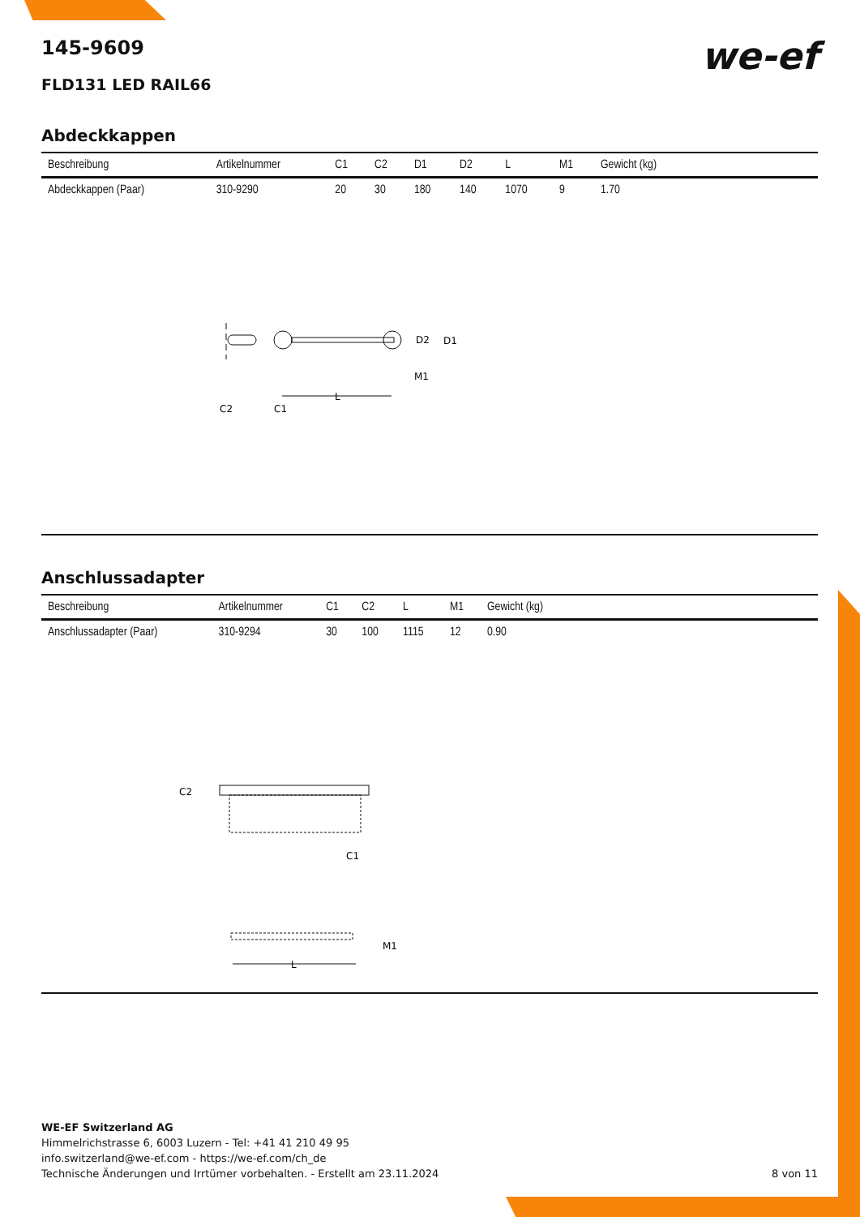we-ef
145-9609
FLD131 LED RAIL66
Abdeckkappen
| Beschreibung | Artikelnummer | C1 | C2 | D1 | D2 | L | M1 | Gewicht (kg) |
| --- | --- | --- | --- | --- | --- | --- | --- | --- |
| Abdeckkappen (Paar) | 310-9290 | 20 | 30 | 180 | 140 | 1070 | 9 | 1.70 |
D2
D1
M1
L
C2
C1
Anschlussadapter
| Beschreibung | Artikelnummer | C1 | C2 | L | M1 | Gewicht (kg) |
| --- | --- | --- | --- | --- | --- | --- |
| Anschlussadapter (Paar) | 310-9294 | 30 | 100 | 1115 | 12 | 0.90 |
C2
C1
M1
L
WE-EF Switzerland AG
Himmelrichstrasse 6, 6003 Luzern - Tel: +41 41 210 49 95
info.switzerland@we-ef.com - https://we-ef.com/ch_de
Technische Änderungen und Irrtümer vorbehalten. - Erstellt am 23.11.2024 8 von 11